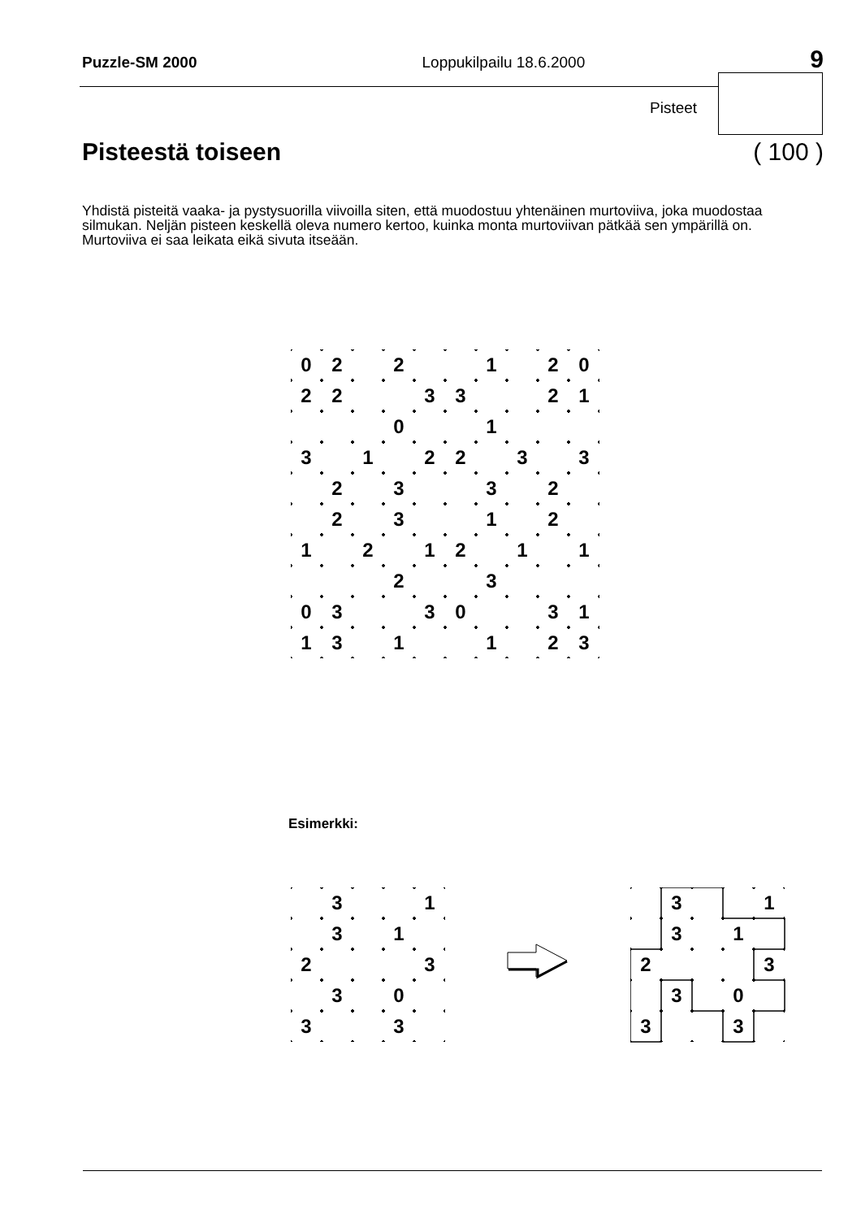Puzzle-SM 2000 Loppukilpailu 18.6.2000 9
Pisteet
Pisteestä toiseen ( 100 )
Yhdistä pisteitä vaaka- ja pystysuorilla viivoilla siten, että muodostuu yhtenäinen murtoviiva, joka muodostaa silmukan. Neljän pisteen keskellä oleva numero kertoo, kuinka monta murtoviivan pätkää sen ympärillä on. Murtoviiva ei saa leikata eikä sivuta itseään.
| 0 | 2 | | 2 | | | 1 | | 2 | 0 |
| 2 | 2 | | | 3 | 3 | | | 2 | 1 |
| | | | 0 | | | 1 | | | |
| 3 | | 1 | | 2 | 2 | | 3 | | 3 |
| | 2 | | 3 | | | 3 | | 2 | |
| | 2 | | 3 | | | 1 | | 2 | |
| 1 | | 2 | | 1 | 2 | | 1 | | 1 |
| | | | 2 | | | 3 | | | |
| 0 | 3 | | | 3 | 0 | | | 3 | 1 |
| 1 | 3 | | 1 | | | 1 | | 2 | 3 |
Esimerkki:
| | 3 | | | 1 |
| | 3 | | 1 | |
| 2 | | | | 3 |
| | 3 | | 0 | |
| 3 | | | 3 | |
| | 3 | | | 1 |
| | 3 | | 1 | |
| 2 | | | | 3 |
| | 3 | | 0 | |
| 3 | | | 3 | |